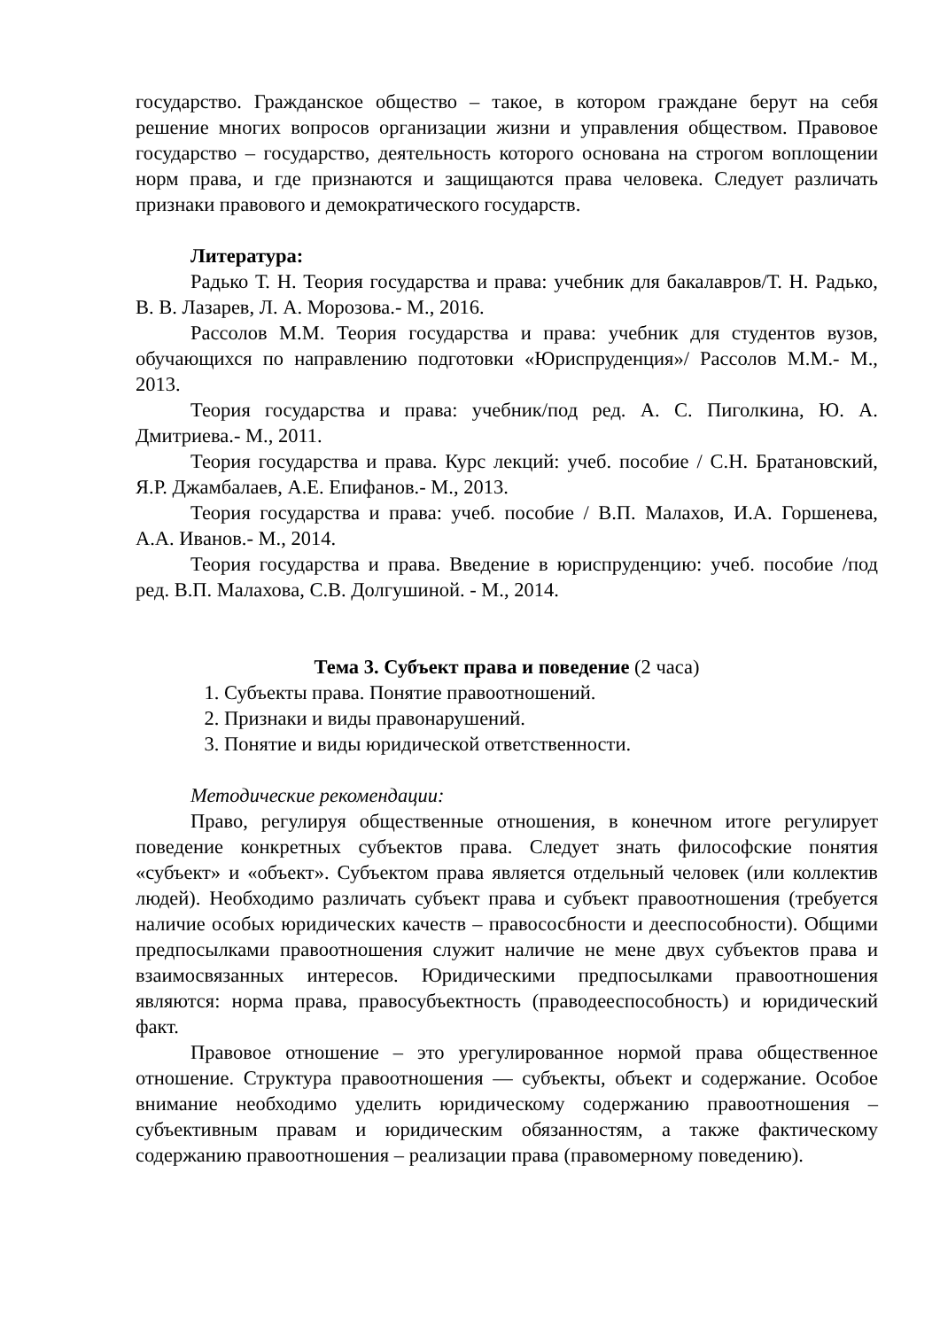государство. Гражданское общество – такое, в котором граждане берут на себя решение многих вопросов организации жизни и управления обществом. Правовое государство – государство, деятельность которого основана на строгом воплощении норм права, и где признаются и защищаются права человека. Следует различать признаки правового и демократического государств.
Литература:
Радько Т. Н. Теория государства и права: учебник для бакалавров/Т. Н. Радько, В. В. Лазарев, Л. А. Морозова.- М., 2016.
Рассолов М.М. Теория государства и права: учебник для студентов вузов, обучающихся по направлению подготовки «Юриспруденция»/ Рассолов М.М.- М., 2013.
Теория государства и права: учебник/под ред. А. С. Пиголкина, Ю. А. Дмитриева.- М., 2011.
Теория государства и права. Курс лекций: учеб. пособие / С.Н. Братановский, Я.Р. Джамбалаев, А.Е. Епифанов.- М., 2013.
Теория государства и права: учеб. пособие / В.П. Малахов, И.А. Горшенева, А.А. Иванов.- М., 2014.
Теория государства и права. Введение в юриспруденцию: учеб. пособие /под ред. В.П. Малахова, С.В. Долгушиной. - М., 2014.
Тема 3. Субъект права и поведение (2 часа)
1. Субъекты права. Понятие правоотношений.
2. Признаки и виды правонарушений.
3. Понятие и виды юридической ответственности.
Методические рекомендации:
Право, регулируя общественные отношения, в конечном итоге регулирует поведение конкретных субъектов права. Следует знать философские понятия «субъект» и «объект». Субъектом права является отдельный человек (или коллектив людей). Необходимо различать субъект права и субъект правоотношения (требуется наличие особых юридических качеств – правососбности и дееспособности). Общими предпосылками правоотношения служит наличие не мене двух субъектов права и взаимосвязанных интересов. Юридическими предпосылками правоотношения являются: норма права, правосубъектность (праводееспособность) и юридический факт.
Правовое отношение – это урегулированное нормой права общественное отношение. Структура правоотношения — субъекты, объект и содержание. Особое внимание необходимо уделить юридическому содержанию правоотношения – субъективным правам и юридическим обязанностям, а также фактическому содержанию правоотношения – реализации права (правомерному поведению).